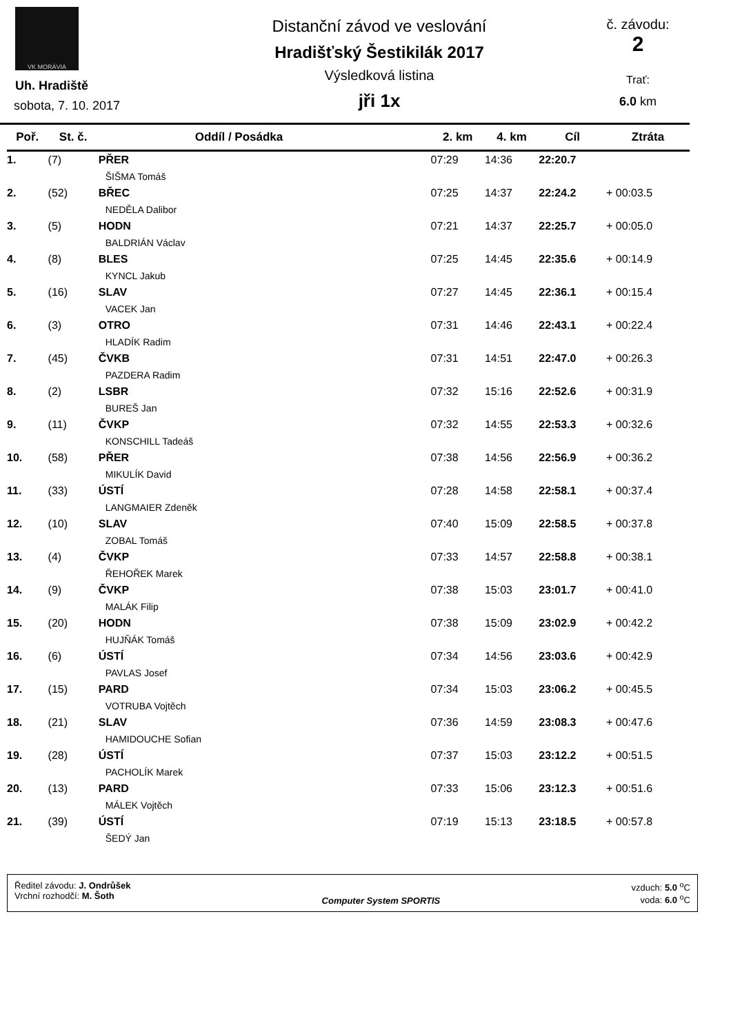VK MORÁVIA
Uh. Hradiště
sobota, 7. 10. 2017
Distanční závod ve veslování
Hradišťský Šestikilák 2017
Výsledková listina
jři 1x
č. závodu:
2
Trať:
6.0 km
| Poř. | St. č. | Oddíl / Posádka | 2. km | 4. km | Cíl | Ztráta |
| --- | --- | --- | --- | --- | --- | --- |
| 1. | (7) | PŘER ŠIŠMA Tomáš | 07:29 | 14:36 | 22:20.7 | |
| 2. | (52) | BŘEC NEDĚLA Dalibor | 07:25 | 14:37 | 22:24.2 | + 00:03.5 |
| 3. | (5) | HODN BALDRIÁN Václav | 07:21 | 14:37 | 22:25.7 | + 00:05.0 |
| 4. | (8) | BLES KYNCL Jakub | 07:25 | 14:45 | 22:35.6 | + 00:14.9 |
| 5. | (16) | SLAV VACEK Jan | 07:27 | 14:45 | 22:36.1 | + 00:15.4 |
| 6. | (3) | OTRO HLADÍK Radim | 07:31 | 14:46 | 22:43.1 | + 00:22.4 |
| 7. | (45) | ČVKB PAZDERA Radim | 07:31 | 14:51 | 22:47.0 | + 00:26.3 |
| 8. | (2) | LSBR BUREŠ Jan | 07:32 | 15:16 | 22:52.6 | + 00:31.9 |
| 9. | (11) | ČVKP KONSCHILL Tadeáš | 07:32 | 14:55 | 22:53.3 | + 00:32.6 |
| 10. | (58) | PŘER MIKULÍK David | 07:38 | 14:56 | 22:56.9 | + 00:36.2 |
| 11. | (33) | ÚSTÍ LANGMAIER Zdeněk | 07:28 | 14:58 | 22:58.1 | + 00:37.4 |
| 12. | (10) | SLAV ZOBAL Tomáš | 07:40 | 15:09 | 22:58.5 | + 00:37.8 |
| 13. | (4) | ČVKP ŘEHOŘEK Marek | 07:33 | 14:57 | 22:58.8 | + 00:38.1 |
| 14. | (9) | ČVKP MALÁK Filip | 07:38 | 15:03 | 23:01.7 | + 00:41.0 |
| 15. | (20) | HODN HUJŇÁK Tomáš | 07:38 | 15:09 | 23:02.9 | + 00:42.2 |
| 16. | (6) | ÚSTÍ PAVLAS Josef | 07:34 | 14:56 | 23:03.6 | + 00:42.9 |
| 17. | (15) | PARD VOTRUBA Vojtěch | 07:34 | 15:03 | 23:06.2 | + 00:45.5 |
| 18. | (21) | SLAV HAMIDOUCHE Sofian | 07:36 | 14:59 | 23:08.3 | + 00:47.6 |
| 19. | (28) | ÚSTÍ PACHOLÍK Marek | 07:37 | 15:03 | 23:12.2 | + 00:51.5 |
| 20. | (13) | PARD MÁLEK Vojtěch | 07:33 | 15:06 | 23:12.3 | + 00:51.6 |
| 21. | (39) | ÚSTÍ ŠEDÝ Jan | 07:19 | 15:13 | 23:18.5 | + 00:57.8 |
Ředitel závodu: J. Ondrůšek
Vrchní rozhodčí: M. Šoth
Computer System SPORTIS vzduch: 5.0 <sup>o</sup>C
voda: 6.0 <sup>o</sup>C